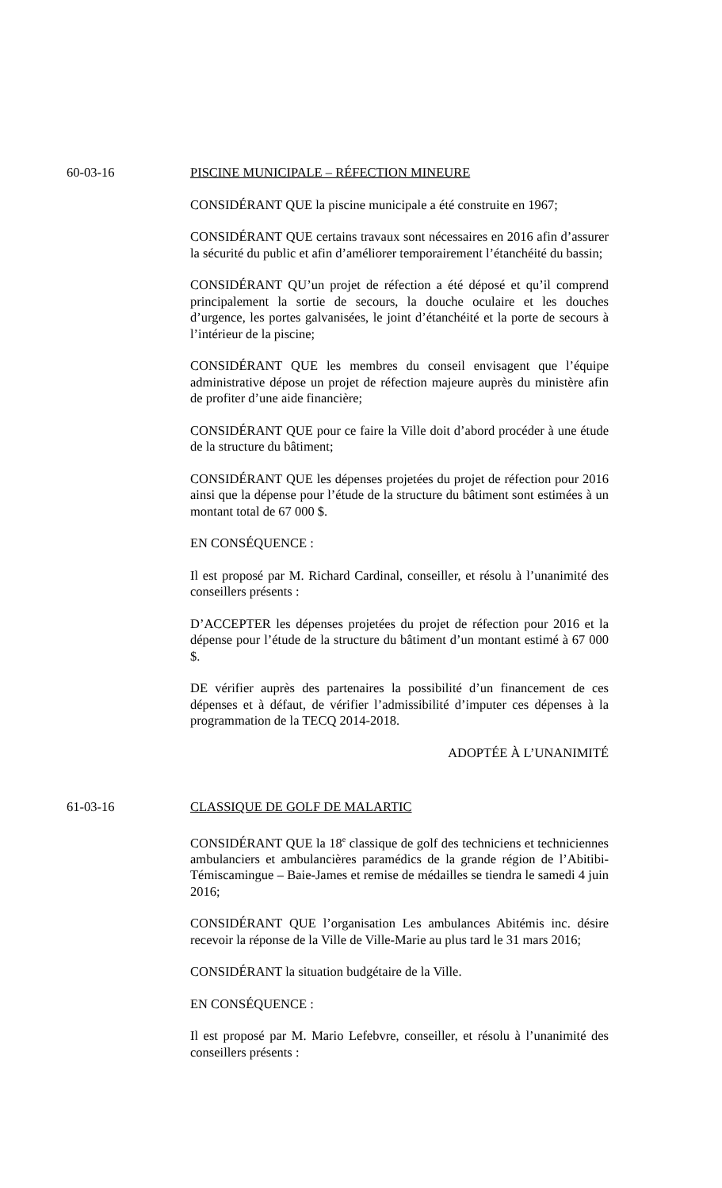60-03-16 PISCINE MUNICIPALE – RÉFECTION MINEURE
CONSIDÉRANT QUE la piscine municipale a été construite en 1967;
CONSIDÉRANT QUE certains travaux sont nécessaires en 2016 afin d’assurer la sécurité du public et afin d’améliorer temporairement l’étanchéité du bassin;
CONSIDÉRANT QU’un projet de réfection a été déposé et qu’il comprend principalement la sortie de secours, la douche oculaire et les douches d’urgence, les portes galvanisées, le joint d’étanchéité et la porte de secours à l’intérieur de la piscine;
CONSIDÉRANT QUE les membres du conseil envisagent que l’équipe administrative dépose un projet de réfection majeure auprès du ministère afin de profiter d’une aide financière;
CONSIDÉRANT QUE pour ce faire la Ville doit d’abord procéder à une étude de la structure du bâtiment;
CONSIDÉRANT QUE les dépenses projetées du projet de réfection pour 2016 ainsi que la dépense pour l’étude de la structure du bâtiment sont estimées à un montant total de 67 000 $.
EN CONSÉQUENCE :
Il est proposé par M. Richard Cardinal, conseiller, et résolu à l’unanimité des conseillers présents :
D’ACCEPTER les dépenses projetées du projet de réfection pour 2016 et la dépense pour l’étude de la structure du bâtiment d’un montant estimé à 67 000 $.
DE vérifier auprès des partenaires la possibilité d’un financement de ces dépenses et à défaut, de vérifier l’admissibilité d’imputer ces dépenses à la programmation de la TECQ 2014-2018.
ADOPTÉE À L’UNANIMITÉ
61-03-16 CLASSIQUE DE GOLF DE MALARTIC
CONSIDÉRANT QUE la 18<sup>e</sup> classique de golf des techniciens et techniciennes ambulanciers et ambulancières paramédics de la grande région de l’Abitibi-Témiscamingue – Baie-James et remise de médailles se tiendra le samedi 4 juin 2016;
CONSIDÉRANT QUE l’organisation Les ambulances Abitémis inc. désire recevoir la réponse de la Ville de Ville-Marie au plus tard le 31 mars 2016;
CONSIDÉRANT la situation budgétaire de la Ville.
EN CONSÉQUENCE :
Il est proposé par M. Mario Lefebvre, conseiller, et résolu à l’unanimité des conseillers présents :